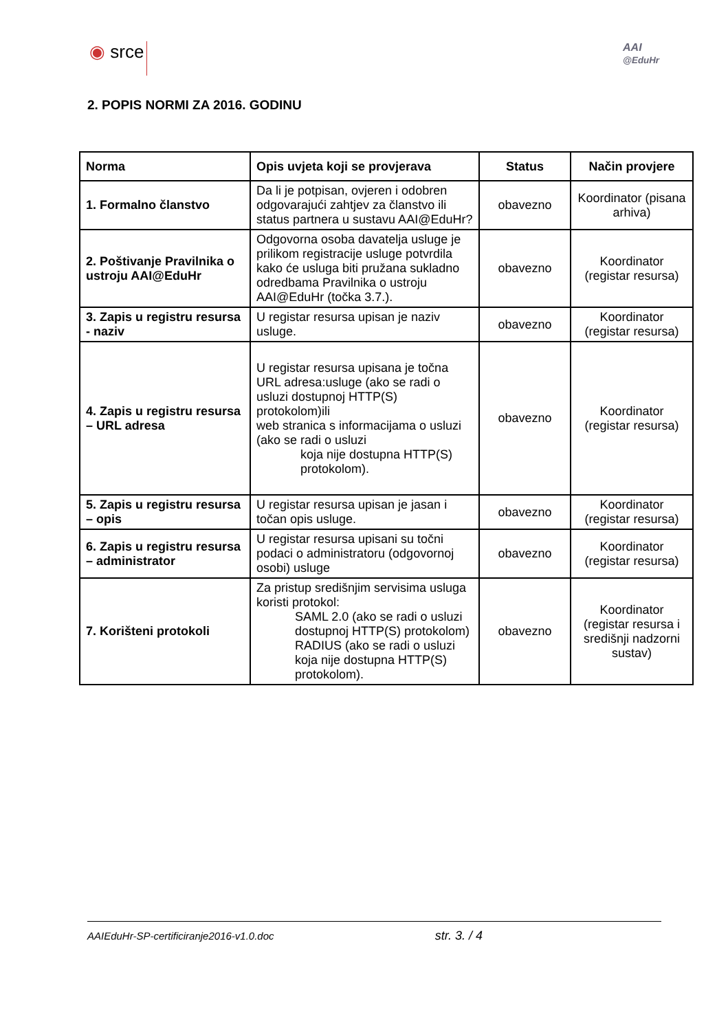◉ srce
AAI
@EduHr
2. POPIS NORMI ZA 2016. GODINU
| Norma | Opis uvjeta koji se provjerava | Status | Način provjere |
| --- | --- | --- | --- |
| 1. Formalno članstvo | Da li je potpisan, ovjeren i odobren odgovarajući zahtjev za članstvo ili status partnera u sustavu AAI@EduHr? | obavezno | Koordinator (pisana arhiva) |
| 2. Poštivanje Pravilnika o ustroju AAI@EduHr | Odgovorna osoba davatelja usluge je prilikom registracije usluge potvrdila kako će usluga biti pružana sukladno odredbama Pravilnika o ustroju AAI@EduHr (točka 3.7.). | obavezno | Koordinator (registar resursa) |
| 3. Zapis u registru resursa - naziv | U registar resursa upisan je naziv usluge. | obavezno | Koordinator (registar resursa) |
| 4. Zapis u registru resursa – URL adresa | U registar resursa upisana je točna URL adresa:usluge (ako se radi o usluzi dostupnoj HTTP(S) protokolom)ili web stranica s informacijama o usluzi (ako se radi o usluzi koja nije dostupna HTTP(S) protokolom). | obavezno | Koordinator (registar resursa) |
| 5. Zapis u registru resursa – opis | U registar resursa upisan je jasan i točan opis usluge. | obavezno | Koordinator (registar resursa) |
| 6. Zapis u registru resursa – administrator | U registar resursa upisani su točni podaci o administratoru (odgovornoj osobi) usluge | obavezno | Koordinator (registar resursa) |
| 7. Korišteni protokoli | Za pristup središnjim servisima usluga koristi protokol: SAML 2.0 (ako se radi o usluzi dostupnoj HTTP(S) protokolom) RADIUS (ako se radi o usluzi koja nije dostupna HTTP(S) protokolom). | obavezno | Koordinator (registar resursa i središnji nadzorni sustav) |
AAIEduHr-SP-certificiranje2016-v1.0.doc str. 3. / 4